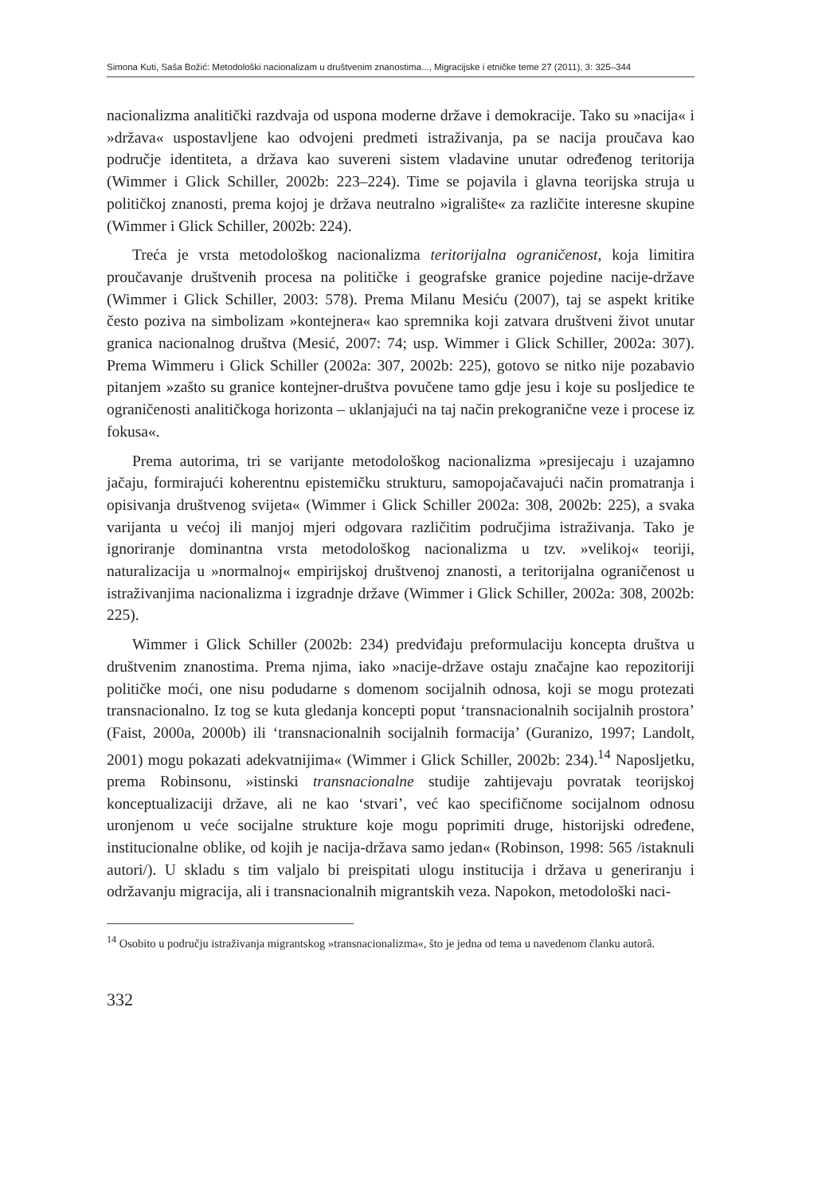Simona Kuti, Saša Božić: Metodološki nacionalizam u društvenim znanostima..., Migracijske i etničke teme 27 (2011), 3: 325–344
nacionalizma analitički razdvaja od uspona moderne države i demokracije. Tako su »nacija« i »država« uspostavljene kao odvojeni predmeti istraživanja, pa se nacija proučava kao područje identiteta, a država kao suvereni sistem vladavine unutar određenog teritorija (Wimmer i Glick Schiller, 2002b: 223–224). Time se pojavila i glavna teorijska struja u političkoj znanosti, prema kojoj je država neutralno »igralište« za različite interesne skupine (Wimmer i Glick Schiller, 2002b: 224).
Treća je vrsta metodološkog nacionalizma teritorijalna ograničenost, koja limitira proučavanje društvenih procesa na političke i geografske granice pojedine nacije-države (Wimmer i Glick Schiller, 2003: 578). Prema Milanu Mesiću (2007), taj se aspekt kritike često poziva na simbolizam »kontejnera« kao spremnika koji zatvara društveni život unutar granica nacionalnog društva (Mesić, 2007: 74; usp. Wimmer i Glick Schiller, 2002a: 307). Prema Wimmeru i Glick Schiller (2002a: 307, 2002b: 225), gotovo se nitko nije pozabavio pitanjem »zašto su granice kontejner-društva povučene tamo gdje jesu i koje su posljedice te ograničenosti analitičkoga horizonta – uklanjajući na taj način prekogranične veze i procese iz fokusa«.
Prema autorima, tri se varijante metodološkog nacionalizma »presijecaju i uzajamno jačaju, formirajući koherentnu epistemičku strukturu, samopojačavajući način promatranja i opisivanja društvenog svijeta« (Wimmer i Glick Schiller 2002a: 308, 2002b: 225), a svaka varijanta u većoj ili manjoj mjeri odgovara različitim područjima istraživanja. Tako je ignoriranje dominantna vrsta metodološkog nacionalizma u tzv. »velikoj« teoriji, naturalizacija u »normalnoj« empirijskoj društvenoj znanosti, a teritorijalna ograničenost u istraživanjima nacionalizma i izgradnje države (Wimmer i Glick Schiller, 2002a: 308, 2002b: 225).
Wimmer i Glick Schiller (2002b: 234) predviđaju preformulaciju koncepta društva u društvenim znanostima. Prema njima, iako »nacije-države ostaju značajne kao repozitoriji političke moći, one nisu podudarne s domenom socijalnih odnosa, koji se mogu protezati transnacionalno. Iz tog se kuta gledanja koncepti poput ‘transnacionalnih socijalnih prostora’ (Faist, 2000a, 2000b) ili ‘transnacionalnih socijalnih formacija’ (Guranizo, 1997; Landolt, 2001) mogu pokazati adekvatnijima« (Wimmer i Glick Schiller, 2002b: 234).<sup>14</sup> Naposljetku, prema Robinsonu, »istinski transnacionalne studije zahtijevaju povratak teorijskoj konceptualizaciji države, ali ne kao ‘stvari’, već kao specifičnome socijalnom odnosu uronjenom u veće socijalne strukture koje mogu poprimiti druge, historijski određene, institucionalne oblike, od kojih je nacija-država samo jedan« (Robinson, 1998: 565 /istaknuli autori/). U skladu s tim valjalo bi preispitati ulogu institucija i država u generiranju i održavanju migracija, ali i transnacionalnih migrantskih veza. Napokon, metodološki naci-
<sup>14</sup> Osobito u području istraživanja migrantskog »transnacionalizma«, što je jedna od tema u navedenom članku autorâ.
332